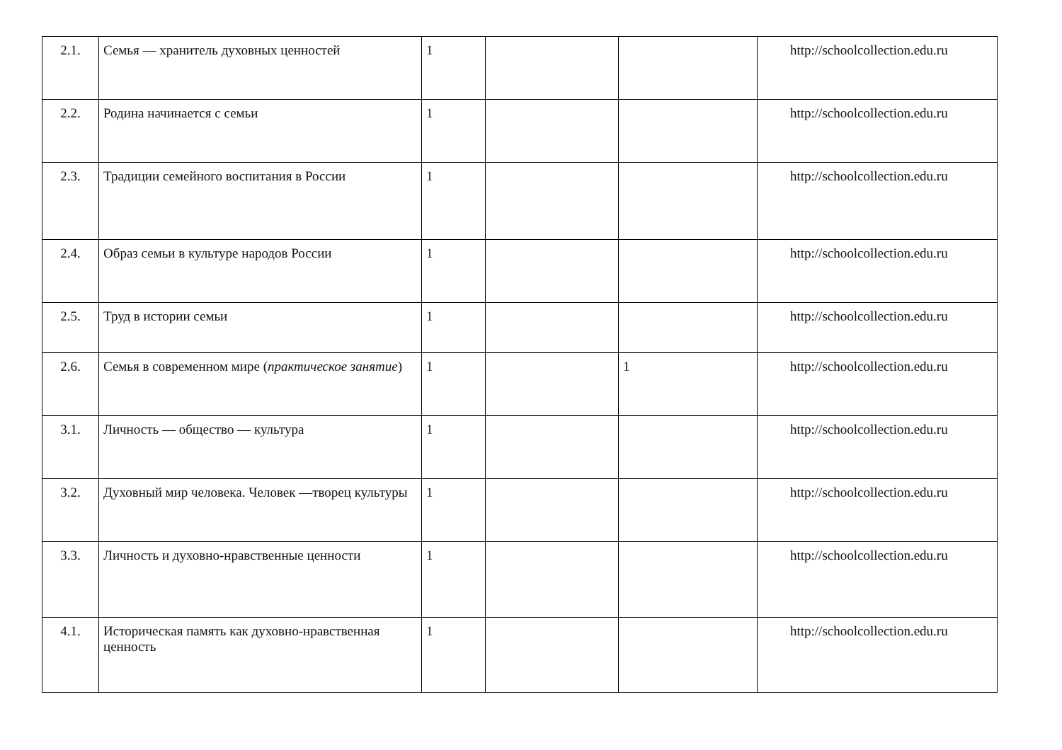| 2.1. | Семья — хранитель духовных ценностей | 1 | | | http://schoolcollection.edu.ru |
| 2.2. | Родина начинается с семьи | 1 | | | http://schoolcollection.edu.ru |
| 2.3. | Традиции семейного воспитания в России | 1 | | | http://schoolcollection.edu.ru |
| 2.4. | Образ семьи в культуре народов России | 1 | | | http://schoolcollection.edu.ru |
| 2.5. | Труд в истории семьи | 1 | | | http://schoolcollection.edu.ru |
| 2.6. | Семья в современном мире ( практическое занятие ) | 1 | | 1 | http://schoolcollection.edu.ru |
| 3.1. | Личность — общество — культура | 1 | | | http://schoolcollection.edu.ru |
| 3.2. | Духовный мир человека. Человек —творец культуры | 1 | | | http://schoolcollection.edu.ru |
| 3.3. | Личность и духовно-нравственные ценности | 1 | | | http://schoolcollection.edu.ru |
| 4.1. | Историческая память как духовно-нравственная ценность | 1 | | | http://schoolcollection.edu.ru |